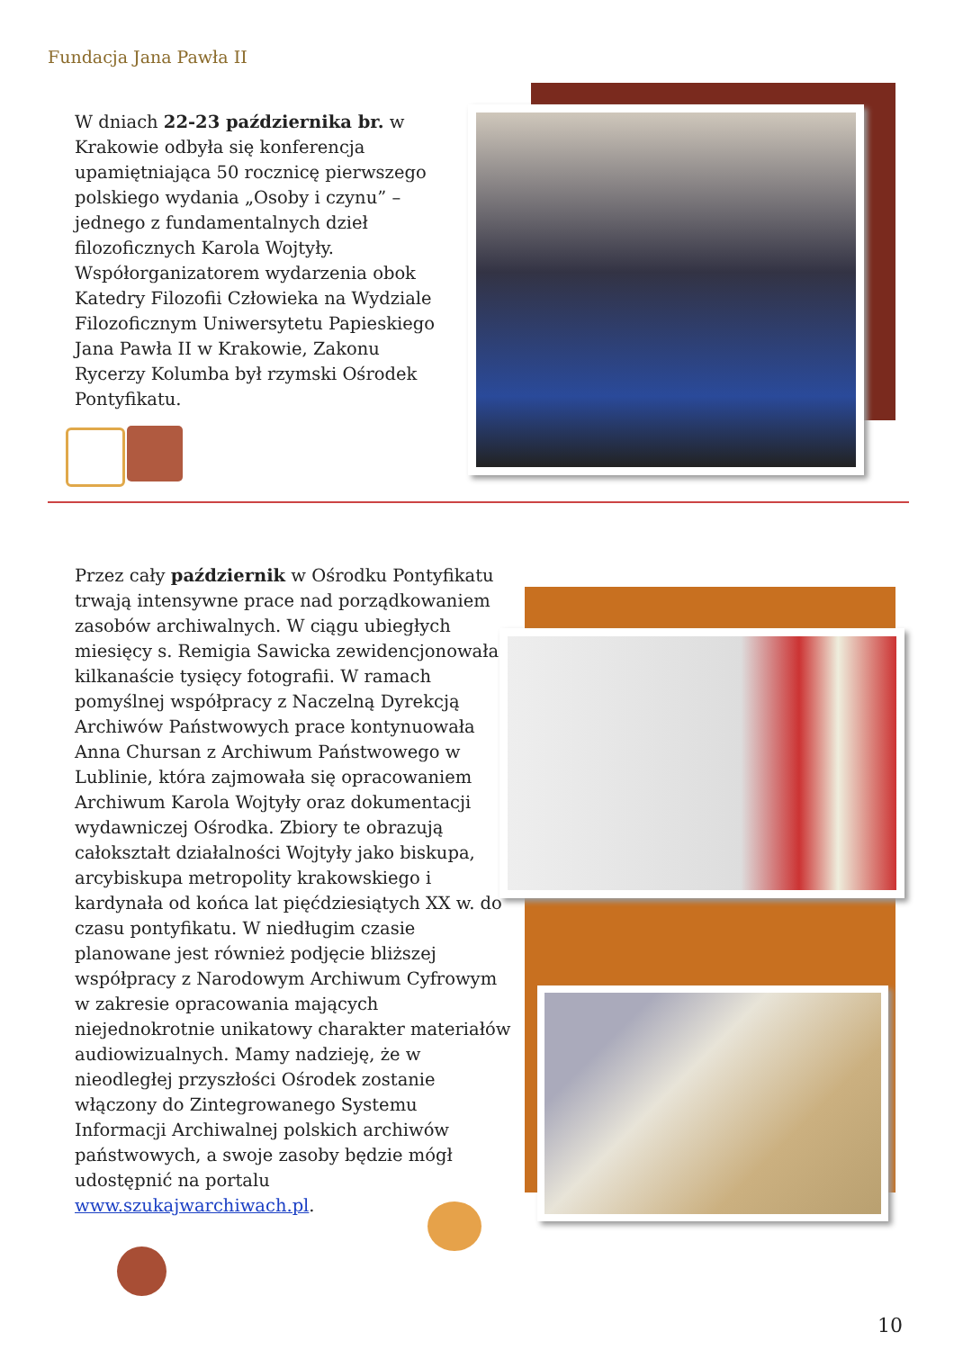Fundacja Jana Pawła II
W dniach 22-23 października br. w Krakowie odbyła się konferencja upamiętniająca 50 rocznicę pierwszego polskiego wydania „Osoby i czynu” – jednego z fundamentalnych dzieł filozoficznych Karola Wojtyły. Współorganizatorem wydarzenia obok Katedry Filozofii Człowieka na Wydziale Filozoficznym Uniwersytetu Papieskiego Jana Pawła II w Krakowie, Zakonu Rycerzy Kolumba był rzymski Ośrodek Pontyfikatu.
Przez cały październik w Ośrodku Pontyfikatu trwają intensywne prace nad porządkowaniem zasobów archiwalnych. W ciągu ubiegłych miesięcy s. Remigia Sawicka zewidencjonowała kilkanaście tysięcy fotografii. W ramach pomyślnej współpracy z Naczelną Dyrekcją Archiwów Państwowych prace kontynuowała Anna Chursan z Archiwum Państwowego w Lublinie, która zajmowała się opracowaniem Archiwum Karola Wojtyły oraz dokumentacji wydawniczej Ośrodka. Zbiory te obrazują całokształt działalności Wojtyły jako biskupa, arcybiskupa metropolity krakowskiego i kardynała od końca lat pięćdziesiątych XX w. do czasu pontyfikatu. W niedługim czasie planowane jest również podjęcie bliższej współpracy z Narodowym Archiwum Cyfrowym w zakresie opracowania mających niejednokrotnie unikatowy charakter materiałów audiowizualnych. Mamy nadzieję, że w nieodległej przyszłości Ośrodek zostanie włączony do Zintegrowanego Systemu Informacji Archiwalnej polskich archiwów państwowych, a swoje zasoby będzie mógł udostępnić na portalu www.szukajwarchiwach.pl.
10